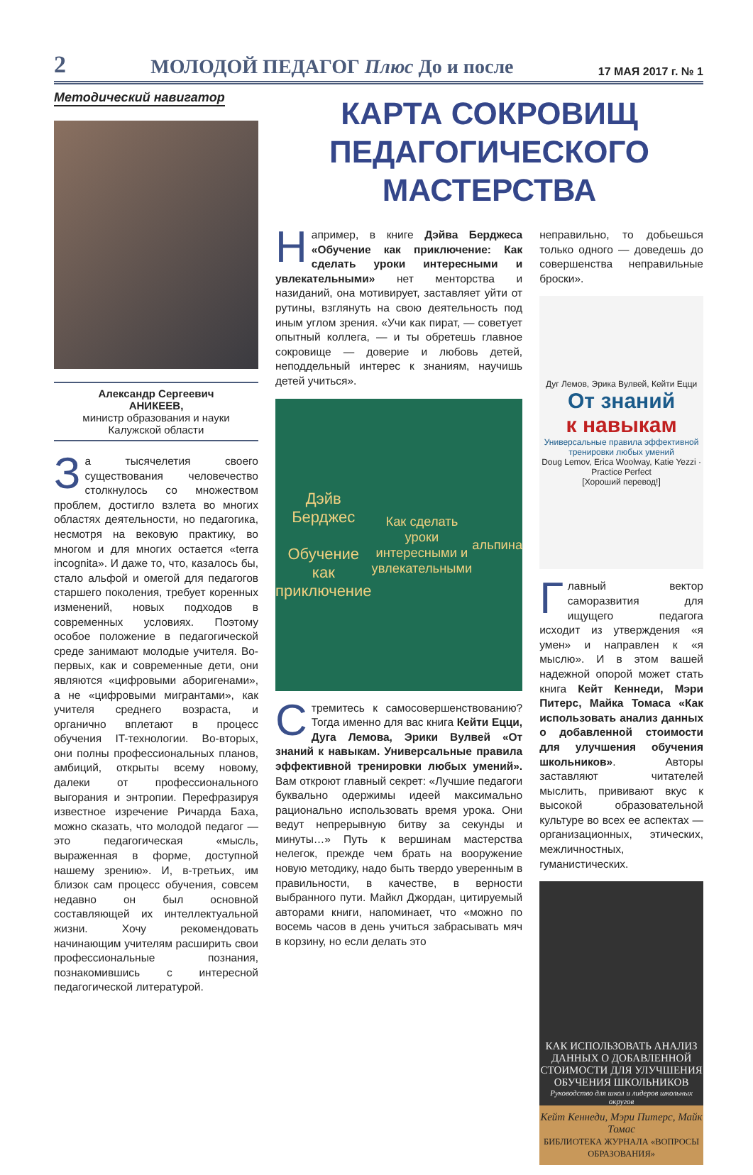2 МОЛОДОЙ ПЕДАГОГ Плюс До и после 17 МАЯ 2017 г. № 1
Методический навигатор
Александр Сергеевич
АНИКЕЕВ,
министр образования и науки
Калужской области
За тысячелетия своего существования человечество столкнулось со множеством проблем, достигло взлета во многих областях деятельности, но педагогика, несмотря на вековую практику, во многом и для многих остается «terra incognita». И даже то, что, казалось бы, стало альфой и омегой для педагогов старшего поколения, требует коренных изменений, новых подходов в современных условиях. Поэтому особое положение в педагогической среде занимают молодые учителя. Во-первых, как и современные дети, они являются «цифровыми аборигенами», а не «цифровыми мигрантами», как учителя среднего возраста, и органично вплетают в процесс обучения IT-технологии. Во-вторых, они полны профессиональных планов, амбиций, открыты всему новому, далеки от профессионального выгорания и энтропии. Перефразируя известное изречение Ричарда Баха, можно сказать, что молодой педагог — это педагогическая «мысль, выраженная в форме, доступной нашему зрению». И, в-третьих, им близок сам процесс обучения, совсем недавно он был основной составляющей их интеллектуальной жизни. Хочу рекомендовать начинающим учителям расширить свои профессиональные познания, познакомившись с интересной педагогической литературой.
КАРТА СОКРОВИЩ
ПЕДАГОГИЧЕСКОГО МАСТЕРСТВА
Например, в книге Дэйва Берджеса «Обучение как приключение: Как сделать уроки интересными и увлекательными» нет менторства и назиданий, она мотивирует, заставляет уйти от рутины, взглянуть на свою деятельность под иным углом зрения. «Учи как пират, — советует опытный коллега, — и ты обретешь главное сокровище — доверие и любовь детей, неподдельный интерес к знаниям, научишь детей учиться».
Дэйв Берджес
Обучение как приключение
Как сделать уроки интересными и увлекательными
альпина
Стремитесь к самосовершенствованию? Тогда именно для вас книга Кейти Ецци, Дуга Лемова, Эрики Вулвей «От знаний к навыкам. Универсальные правила эффективной тренировки любых умений». Вам откроют главный секрет: «Лучшие педагоги буквально одержимы идеей максимально рационально использовать время урока. Они ведут непрерывную битву за секунды и минуты…» Путь к вершинам мастерства нелегок, прежде чем брать на вооружение новую методику, надо быть твердо уверенным в правильности, в качестве, в верности выбранного пути. Майкл Джордан, цитируемый авторами книги, напоминает, что «можно по восемь часов в день учиться забрасывать мяч в корзину, но если делать это
неправильно, то добьешься только одного — доведешь до совершенства неправильные броски».
Дуг Лемов, Эрика Вулвей, Кейти Ецци
От знаний
к навыкам
Универсальные правила эффективной тренировки любых умений
Doug Lemov, Erica Woolway, Katie Yezzi · Practice Perfect
[Хороший перевод!]
Главный вектор саморазвития для ищущего педагога исходит из утверждения «я умен» и направлен к «я мыслю». И в этом вашей надежной опорой может стать книга Кейт Кеннеди, Мэри Питерс, Майка Томаса «Как использовать анализ данных о добавленной стоимости для улучшения обучения школьников». Авторы заставляют читателей мыслить, прививают вкус к высокой образовательной культуре во всех ее аспектах — организационных, этических, межличностных, гуманистических.
КАК ИСПОЛЬЗОВАТЬ АНАЛИЗ ДАННЫХ О ДОБАВЛЕННОЙ СТОИМОСТИ ДЛЯ УЛУЧШЕНИЯ ОБУЧЕНИЯ ШКОЛЬНИКОВ
Руководство для школ и лидеров школьных округов
Кейт Кеннеди, Мэри Питерс, Майк Томас
БИБЛИОТЕКА ЖУРНАЛА «ВОПРОСЫ ОБРАЗОВАНИЯ»